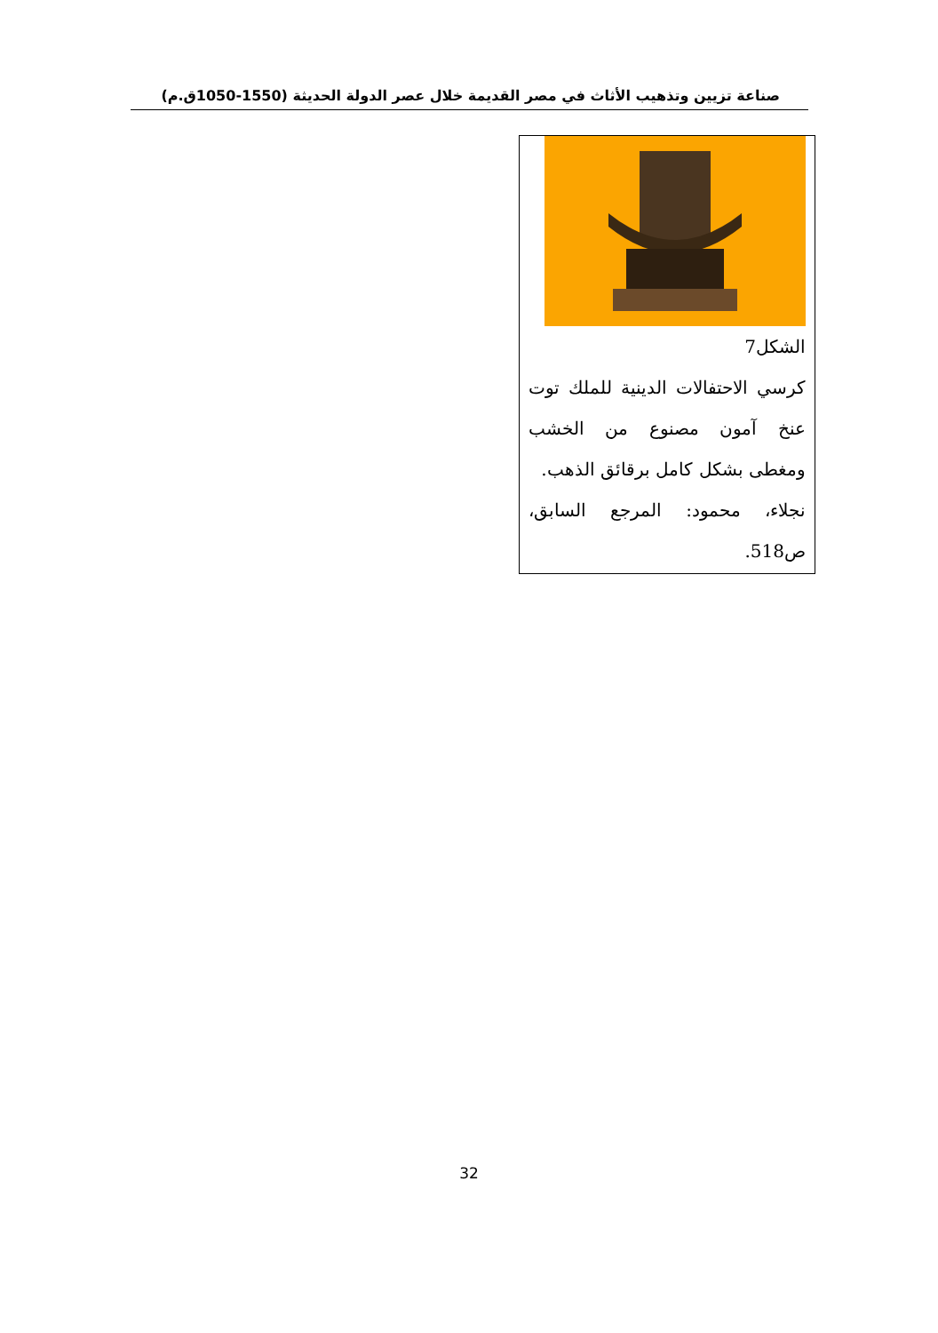صناعة تزيين وتذهيب الأثاث في مصر القديمة خلال عصر الدولة الحديثة (1550-1050ق.م)
الشكل7
كرسي الاحتفالات الدينية للملك توت عنخ آمون مصنوع من الخشب ومغطى بشكل كامل برقائق الذهب.
نجلاء، محمود: المرجع السابق، ص518.
32